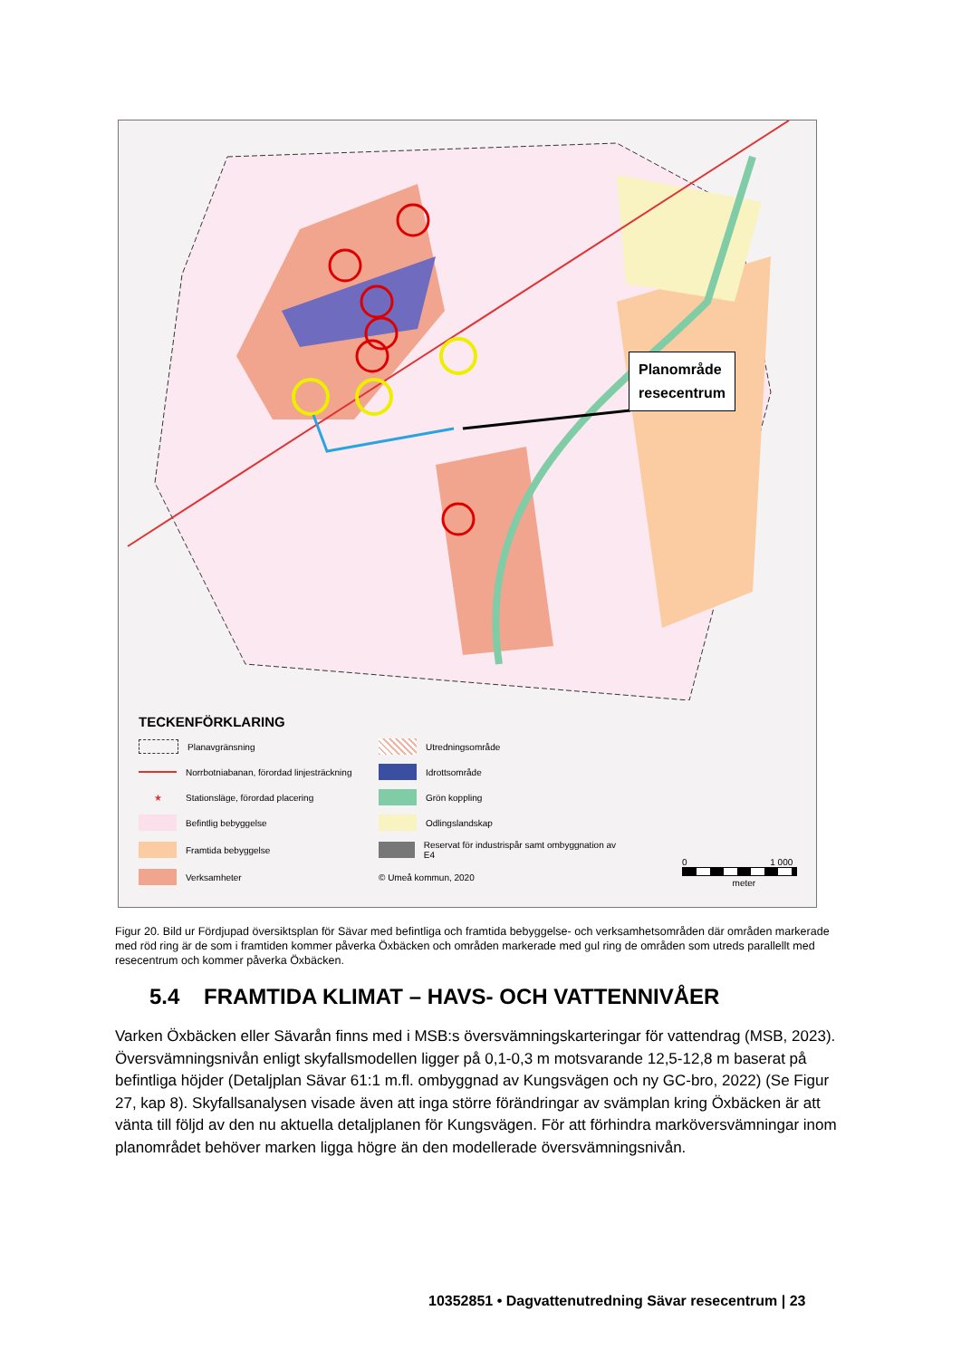Planområde
resecentrum
TECKENFÖRKLARING
Planavgränsning
Utredningsområde
Norrbotniabanan, förordad linjesträckning
Idrottsområde
★ Stationsläge, förordad placering
Grön koppling
Befintlig bebyggelse
Odlingslandskap
Framtida bebyggelse
Reservat för industrispår samt ombyggnation av E4
Verksamheter
© Umeå kommun, 2020
0 1 000
meter
Figur 20. Bild ur Fördjupad översiktsplan för Sävar med befintliga och framtida bebyggelse- och verksamhetsområden där områden markerade med röd ring är de som i framtiden kommer påverka Öxbäcken och områden markerade med gul ring de områden som utreds parallellt med resecentrum och kommer påverka Öxbäcken.
5.4 FRAMTIDA KLIMAT – HAVS- OCH VATTENNIVÅER
Varken Öxbäcken eller Sävarån finns med i MSB:s översvämningskarteringar för vattendrag (MSB, 2023). Översvämningsnivån enligt skyfallsmodellen ligger på 0,1-0,3 m motsvarande 12,5-12,8 m baserat på befintliga höjder (Detaljplan Sävar 61:1 m.fl. ombyggnad av Kungsvägen och ny GC-bro, 2022) (Se Figur 27, kap 8). Skyfallsanalysen visade även att inga större förändringar av svämplan kring Öxbäcken är att vänta till följd av den nu aktuella detaljplanen för Kungsvägen. För att förhindra marköversvämningar inom planområdet behöver marken ligga högre än den modellerade översvämningsnivån.
10352851 • Dagvattenutredning Sävar resecentrum | 23